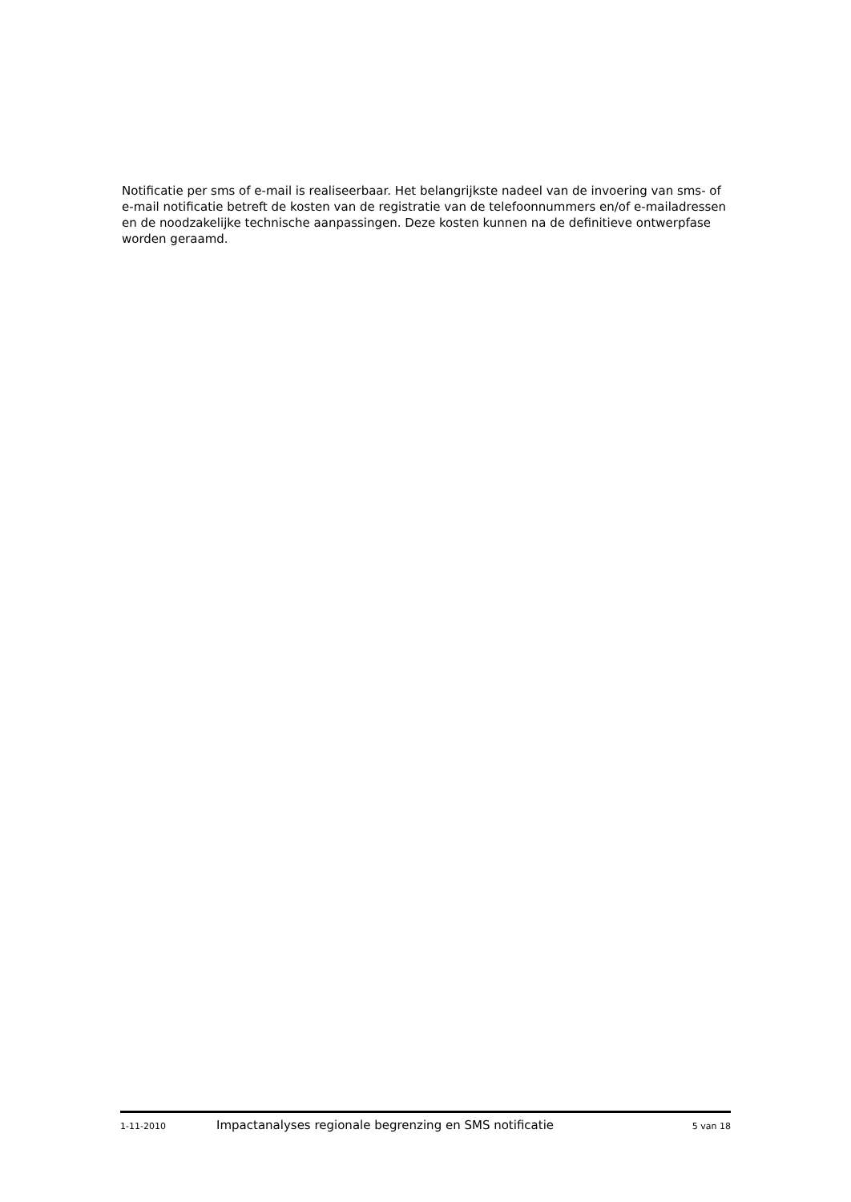Notificatie per sms of e-mail is realiseerbaar. Het belangrijkste nadeel van de invoering van sms- of e-mail notificatie betreft de kosten van de registratie van de telefoonnummers en/of e-mailadressen en de noodzakelijke technische aanpassingen. Deze kosten kunnen na de definitieve ontwerpfase worden geraamd.
1-11-2010 Impactanalyses regionale begrenzing en SMS notificatie 5 van 18